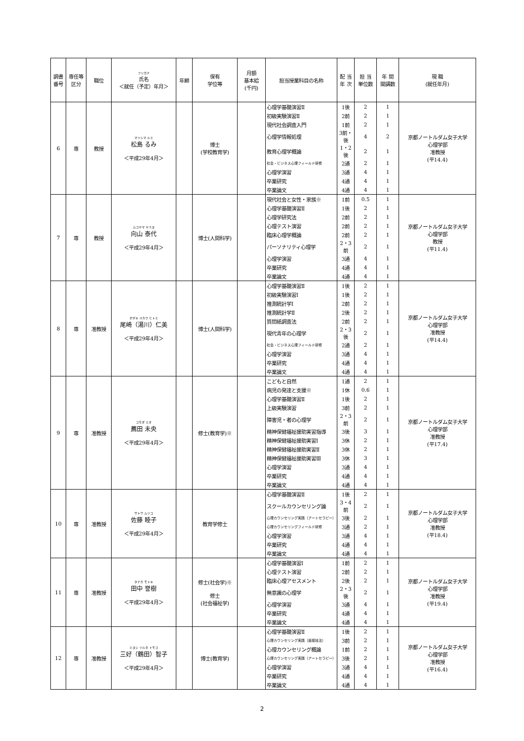| 調書 番号 | 専任等 区分 | 職位 | フリガナ 氏名 ＜就任（予定）年月＞ | 年齢 | 保有 学位等 | 月額 基本給 (千円) | 担当授業科目の名称 | 配 当 年 次 | 担 当 単位数 | 年 間 開講数 | 現 職 (就任年月) |
| --- | --- | --- | --- | --- | --- | --- | --- | --- | --- | --- | --- |
| 6 | 専 | 教授 | マツシマ ルミ 松島 るみ ＜平成29年4月＞ | | 博士 (学校教育学) | | 心理学基礎演習Ⅱ | 1後 | 2 | 1 | 京都ノートルダム女子大学 心理学部 准教授 (平14.4) |
| | | | | | | | 初級実験演習Ⅱ | 2前 | 2 | 1 | |
| | | | | | | | 現代社会調査入門 | 1前 | 2 | 1 | |
| | | | | | | | 心理学情報処理 | 3前・後 | 4 | 2 | |
| | | | | | | | 教育心理学概論 | 1・2後 | 2 | 1 | |
| | | | | | | | 社会・ビジネス心理フィールド研修 | 2通 | 2 | 1 | |
| | | | | | | | 心理学演習 | 3通 | 4 | 1 | |
| | | | | | | | 卒業研究 | 4通 | 4 | 1 | |
| | | | | | | | 卒業論文 | 4通 | 4 | 1 | |
| 7 | 専 | 教授 | ムコヤマ ヤスヨ 向山 泰代 ＜平成29年4月＞ | | 博士(人間科学) | | 現代社会と女性・家族※ | 1前 | 0.5 | 1 | 京都ノートルダム女子大学 心理学部 教授 (平11.4) |
| | | | | | | | 心理学基礎演習Ⅱ | 1後 | 2 | 1 | |
| | | | | | | | 心理学研究法 | 2前 | 2 | 1 | |
| | | | | | | | 心理テスト演習 | 2前 | 2 | 1 | |
| | | | | | | | 臨床心理学概論 | 2前 | 2 | 1 | |
| | | | | | | | パーソナリティ心理学 | 2・3前 | 2 | 1 | |
| | | | | | | | 心理学演習 | 3通 | 4 | 1 | |
| | | | | | | | 卒業研究 | 4通 | 4 | 1 | |
| | | | | | | | 卒業論文 | 4通 | 4 | 1 | |
| 8 | 専 | 准教授 | オザキ ユカワ ヒトミ 尾崎（湯川）仁美 ＜平成29年4月＞ | | 博士(人間科学) | | 心理学基礎演習Ⅱ | 1後 | 2 | 1 | 京都ノートルダム女子大学 心理学部 准教授 (平14.4) |
| | | | | | | | 初級実験演習Ⅰ | 1後 | 2 | 1 | |
| | | | | | | | 推測統計学Ⅰ | 2前 | 2 | 1 | |
| | | | | | | | 推測統計学Ⅱ | 2後 | 2 | 1 | |
| | | | | | | | 質問紙調査法 | 2前 | 2 | 1 | |
| | | | | | | | 現代青年の心理学 | 2・3後 | 2 | 1 | |
| | | | | | | | 社会・ビジネス心理フィールド研修 | 2通 | 2 | 1 | |
| | | | | | | | 心理学演習 | 3通 | 4 | 1 | |
| | | | | | | | 卒業研究 | 4通 | 4 | 1 | |
| | | | | | | | 卒業論文 | 4通 | 4 | 1 | |
| 9 | 専 | 准教授 | コモダ ミオ 薦田 未央 ＜平成29年4月＞ | | 修士(教育学)※ | | こどもと自然 | 1通 | 2 | 1 | 京都ノートルダム女子大学 心理学部 准教授 (平17.4) |
| | | | | | | | 病児の発達と支援※ | 1休 | 0.6 | 1 | |
| | | | | | | | 心理学基礎演習Ⅱ | 1後 | 2 | 1 | |
| | | | | | | | 上級実験演習 | 3前 | 2 | 1 | |
| | | | | | | | 障害児・者の心理学 | 2・3前 | 2 | 1 | |
| | | | | | | | 精神保健福祉援助実習指導 | 3後 | 3 | 1 | |
| | | | | | | | 精神保健福祉援助実習Ⅰ | 3休 | 2 | 1 | |
| | | | | | | | 精神保健福祉援助実習Ⅱ | 3休 | 2 | 1 | |
| | | | | | | | 精神保健福祉援助実習Ⅲ | 3休 | 3 | 1 | |
| | | | | | | | 心理学演習 | 3通 | 4 | 1 | |
| | | | | | | | 卒業研究 | 4通 | 4 | 1 | |
| | | | | | | | 卒業論文 | 4通 | 4 | 1 | |
| 10 | 専 | 准教授 | サトウ ムツコ 佐藤 睦子 ＜平成29年4月＞ | | 教育学修士 | | 心理学基礎演習Ⅱ | 1後 | 2 | 1 | 京都ノートルダム女子大学 心理学部 准教授 (平18.4) |
| | | | | | | | スクールカウンセリング論 | 3・4前 | 2 | 1 | |
| | | | | | | | 心理カウンセリング実践（アートセラピー） | 3後 | 2 | 1 | |
| | | | | | | | 心理カウンセリングフィールド研修 | 3通 | 2 | 1 | |
| | | | | | | | 心理学演習 | 3通 | 4 | 1 | |
| | | | | | | | 卒業研究 | 4通 | 4 | 1 | |
| | | | | | | | 卒業論文 | 4通 | 4 | 1 | |
| 11 | 専 | 准教授 | タナカ モトキ 田中 誉樹 ＜平成29年4月＞ | | 修士(社会学)※ 修士 (社会福祉学) | | 心理学基礎演習Ⅰ | 1前 | 2 | 1 | 京都ノートルダム女子大学 心理学部 准教授 (平19.4) |
| | | | | | | | 心理テスト演習 | 2前 | 2 | 1 | |
| | | | | | | | 臨床心理アセスメント | 2後 | 2 | 1 | |
| | | | | | | | 無意識の心理学 | 2・3後 | 2 | 1 | |
| | | | | | | | 心理学演習 | 3通 | 4 | 1 | |
| | | | | | | | 卒業研究 | 4通 | 4 | 1 | |
| | | | | | | | 卒業論文 | 4通 | 4 | 1 | |
| 12 | 専 | 准教授 | ミヨシ ツルタ トモコ 三好（鶴田）智子 ＜平成29年4月＞ | | 博士(教育学) | | 心理学基礎演習Ⅱ | 1後 | 2 | 1 | 京都ノートルダム女子大学 心理学部 准教授 (平16.4) |
| | | | | | | | 心理カウンセリング実践（面接技法） | 3前 | 2 | 1 | |
| | | | | | | | 心理カウンセリング概論 | 1前 | 2 | 1 | |
| | | | | | | | 心理カウンセリング実践（アートセラピー） | 3後 | 2 | 1 | |
| | | | | | | | 心理学演習 | 3通 | 4 | 1 | |
| | | | | | | | 卒業研究 | 4通 | 4 | 1 | |
| | | | | | | | 卒業論文 | 4通 | 4 | 1 | |
2